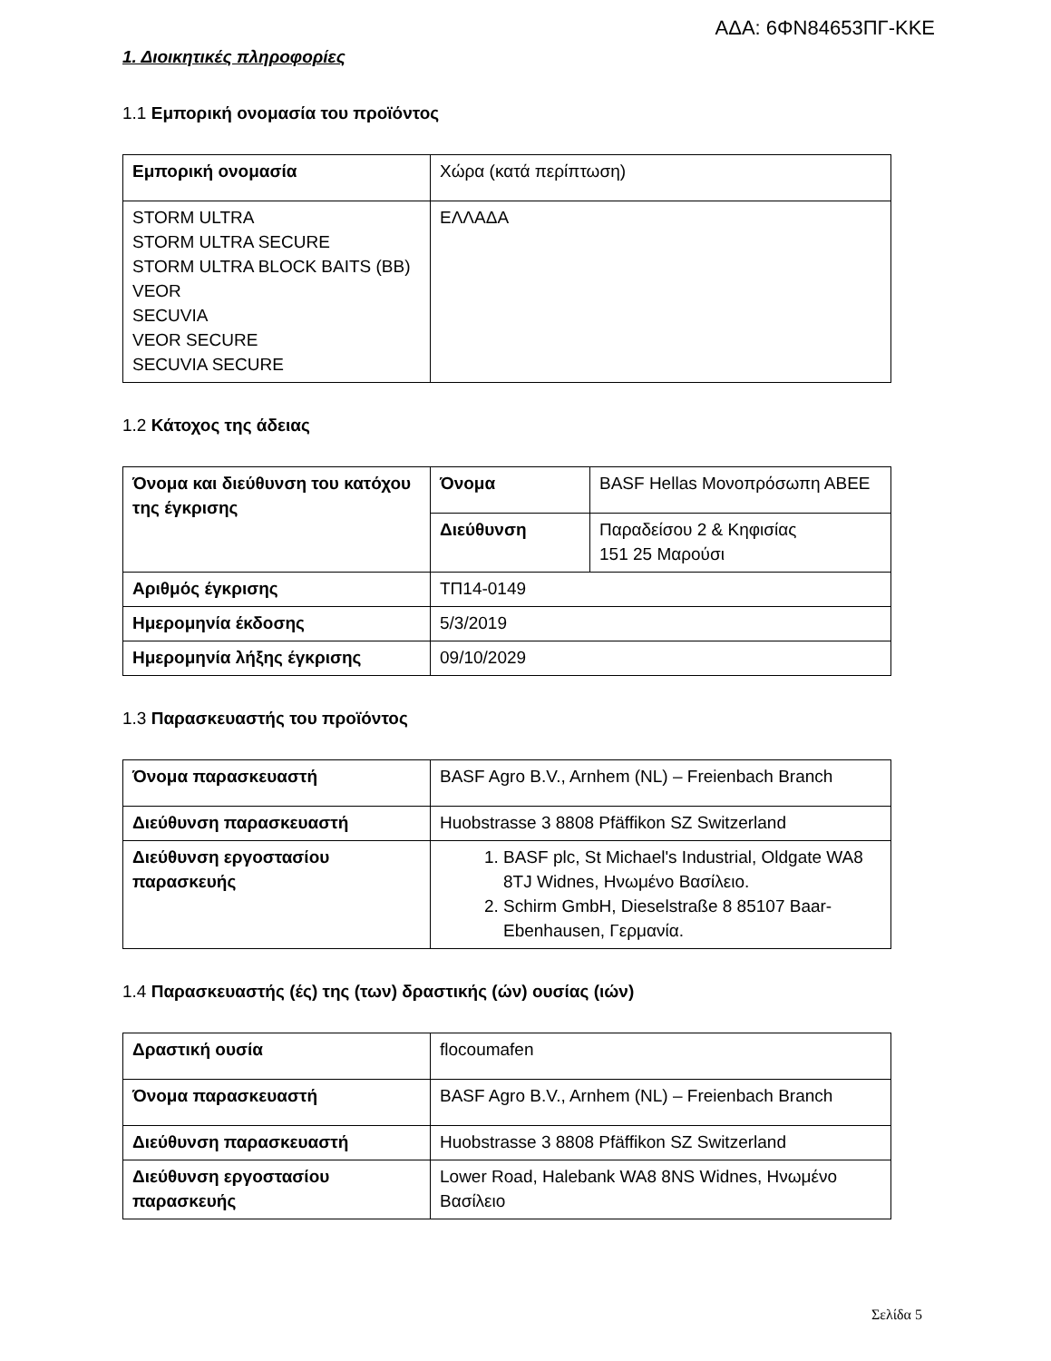ΑΔΑ: 6ΦΝ84653ΠΓ-ΚΚΕ
1. Διοικητικές πληροφορίες
1.1 Εμπορική ονομασία του προϊόντος
| Εμπορική ονομασία | Χώρα (κατά περίπτωση) |
| STORM ULTRA STORM ULTRA SECURE STORM ULTRA BLOCK BAITS (BB) VEOR SECUVIA VEOR SECURE SECUVIA SECURE | ΕΛΛΑΔΑ |
1.2 Κάτοχος της άδειας
| Όνομα και διεύθυνση του κατόχου της έγκρισης | Όνομα | BASF Hellas Μονοπρόσωπη ΑΒΕΕ |
| | Διεύθυνση | Παραδείσου 2 & Κηφισίας 151 25 Μαρούσι |
| Αριθμός έγκρισης | ΤΠ14-0149 | |
| Ημερομηνία έκδοσης | 5/3/2019 | |
| Ημερομηνία λήξης έγκρισης | 09/10/2029 | |
1.3 Παρασκευαστής του προϊόντος
| Όνομα παρασκευαστή | BASF Agro B.V., Arnhem (NL) – Freienbach Branch |
| Διεύθυνση παρασκευαστή | Huobstrasse 3 8808 Pfäffikon SZ Switzerland |
| Διεύθυνση εργοστασίου παρασκευής | 1. BASF plc, St Michael's Industrial, Oldgate WA8 8TJ Widnes, Ηνωμένο Βασίλειο. 2. Schirm GmbH, Dieselstraße 8 85107 Baar-Ebenhausen, Γερμανία. |
1.4 Παρασκευαστής (ές) της (των) δραστικής (ών) ουσίας (ιών)
| Δραστική ουσία | flocoumafen |
| Όνομα παρασκευαστή | BASF Agro B.V., Arnhem (NL) – Freienbach Branch |
| Διεύθυνση παρασκευαστή | Huobstrasse 3 8808 Pfäffikon SZ Switzerland |
| Διεύθυνση εργοστασίου παρασκευής | Lower Road, Halebank WA8 8NS Widnes, Ηνωμένο Βασίλειο |
Σελίδα 5